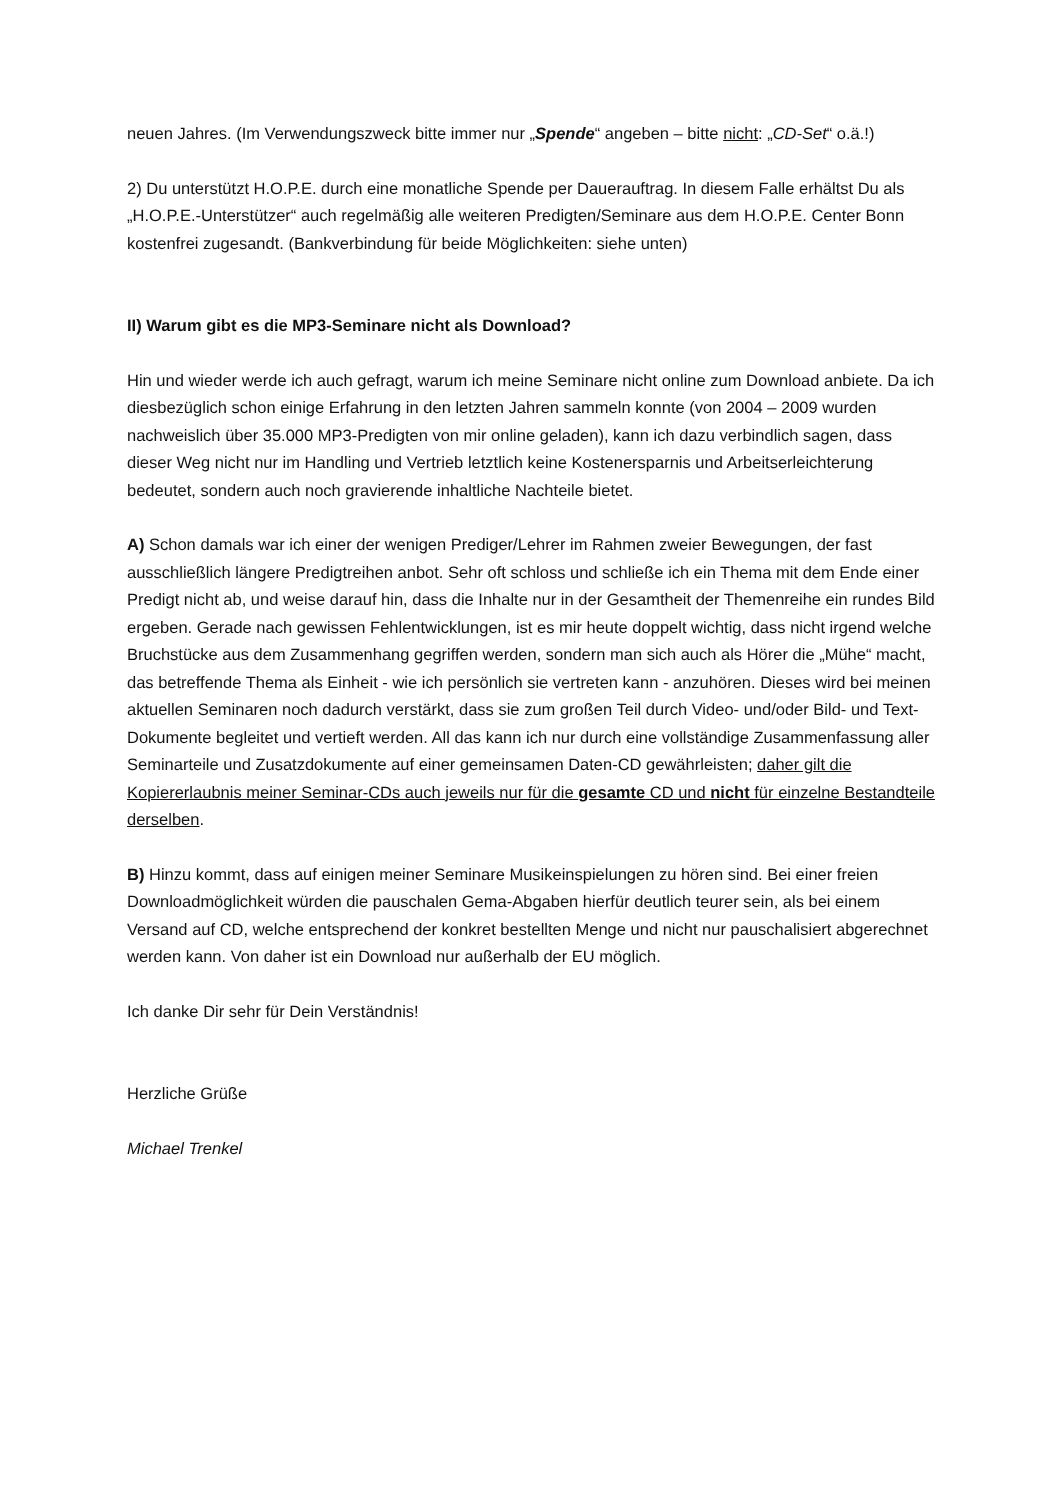neuen Jahres. (Im Verwendungszweck bitte immer nur „Spende“ angeben – bitte nicht: „CD-Set“ o.ä.!)
2) Du unterstützt H.O.P.E. durch eine monatliche Spende per Dauerauftrag. In diesem Falle erhältst Du als „H.O.P.E.-Unterstützer“ auch regelmäßig alle weiteren Predigten/Seminare aus dem H.O.P.E. Center Bonn kostenfrei zugesandt. (Bankverbindung für beide Möglichkeiten: siehe unten)
II) Warum gibt es die MP3-Seminare nicht als Download?
Hin und wieder werde ich auch gefragt, warum ich meine Seminare nicht online zum Download anbiete. Da ich diesbezüglich schon einige Erfahrung in den letzten Jahren sammeln konnte (von 2004 – 2009 wurden nachweislich über 35.000 MP3-Predigten von mir online geladen), kann ich dazu verbindlich sagen, dass dieser Weg nicht nur im Handling und Vertrieb letztlich keine Kostenersparnis und Arbeitserleichterung bedeutet, sondern auch noch gravierende inhaltliche Nachteile bietet.
A) Schon damals war ich einer der wenigen Prediger/Lehrer im Rahmen zweier Bewegungen, der fast ausschließlich längere Predigtreihen anbot. Sehr oft schloss und schließe ich ein Thema mit dem Ende einer Predigt nicht ab, und weise darauf hin, dass die Inhalte nur in der Gesamtheit der Themenreihe ein rundes Bild ergeben. Gerade nach gewissen Fehlentwicklungen, ist es mir heute doppelt wichtig, dass nicht irgend welche Bruchstücke aus dem Zusammenhang gegriffen werden, sondern man sich auch als Hörer die „Mühe“ macht, das betreffende Thema als Einheit - wie ich persönlich sie vertreten kann - anzuhören. Dieses wird bei meinen aktuellen Seminaren noch dadurch verstärkt, dass sie zum großen Teil durch Video- und/oder Bild- und Text-Dokumente begleitet und vertieft werden. All das kann ich nur durch eine vollständige Zusammenfassung aller Seminarteile und Zusatzdokumente auf einer gemeinsamen Daten-CD gewährleisten; daher gilt die Kopiererlaubnis meiner Seminar-CDs auch jeweils nur für die gesamte CD und nicht für einzelne Bestandteile derselben.
B) Hinzu kommt, dass auf einigen meiner Seminare Musikeinspielungen zu hören sind. Bei einer freien Downloadmöglichkeit würden die pauschalen Gema-Abgaben hierfür deutlich teurer sein, als bei einem Versand auf CD, welche entsprechend der konkret bestellten Menge und nicht nur pauschalisiert abgerechnet werden kann. Von daher ist ein Download nur außerhalb der EU möglich.
Ich danke Dir sehr für Dein Verständnis!
Herzliche Grüße
Michael Trenkel